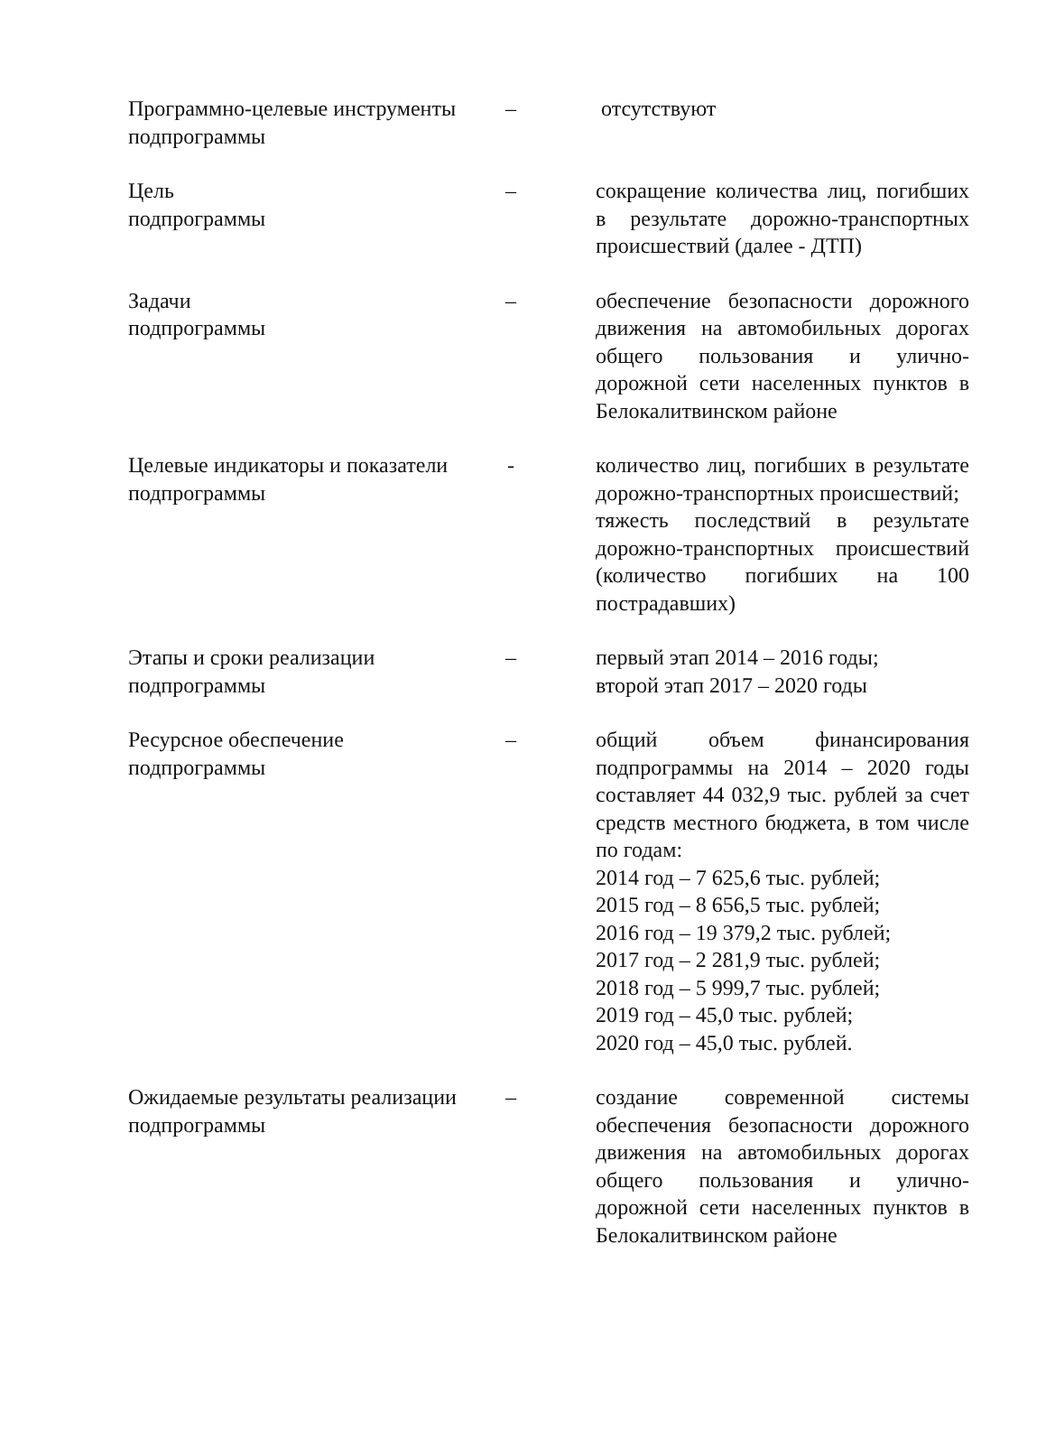| Программно-целевые инструменты подпрограммы | – | отсутствуют |
| Цель подпрограммы | – | сокращение количества лиц, погибших в результате дорожно-транспортных происшествий (далее - ДТП) |
| Задачи подпрограммы | – | обеспечение безопасности дорожного движения на автомобильных дорогах общего пользования и улично-дорожной сети населенных пунктов в Белокалитвинском районе |
| Целевые индикаторы и показатели подпрограммы | - | количество лиц, погибших в результате дорожно-транспортных происшествий; тяжесть последствий в результате дорожно-транспортных происшествий (количество погибших на 100 пострадавших) |
| Этапы и сроки реализации подпрограммы | – | первый этап 2014 – 2016 годы; второй этап 2017 – 2020 годы |
| Ресурсное обеспечение подпрограммы | – | общий объем финансирования подпрограммы на 2014 – 2020 годы составляет 44 032,9 тыс. рублей за счет средств местного бюджета, в том числе по годам: 2014 год – 7 625,6 тыс. рублей; 2015 год – 8 656,5 тыс. рублей; 2016 год – 19 379,2 тыс. рублей; 2017 год – 2 281,9 тыс. рублей; 2018 год – 5 999,7 тыс. рублей; 2019 год – 45,0 тыс. рублей; 2020 год – 45,0 тыс. рублей. |
| Ожидаемые результаты реализации подпрограммы | – | создание современной системы обеспечения безопасности дорожного движения на автомобильных дорогах общего пользования и улично-дорожной сети населенных пунктов в Белокалитвинском районе |